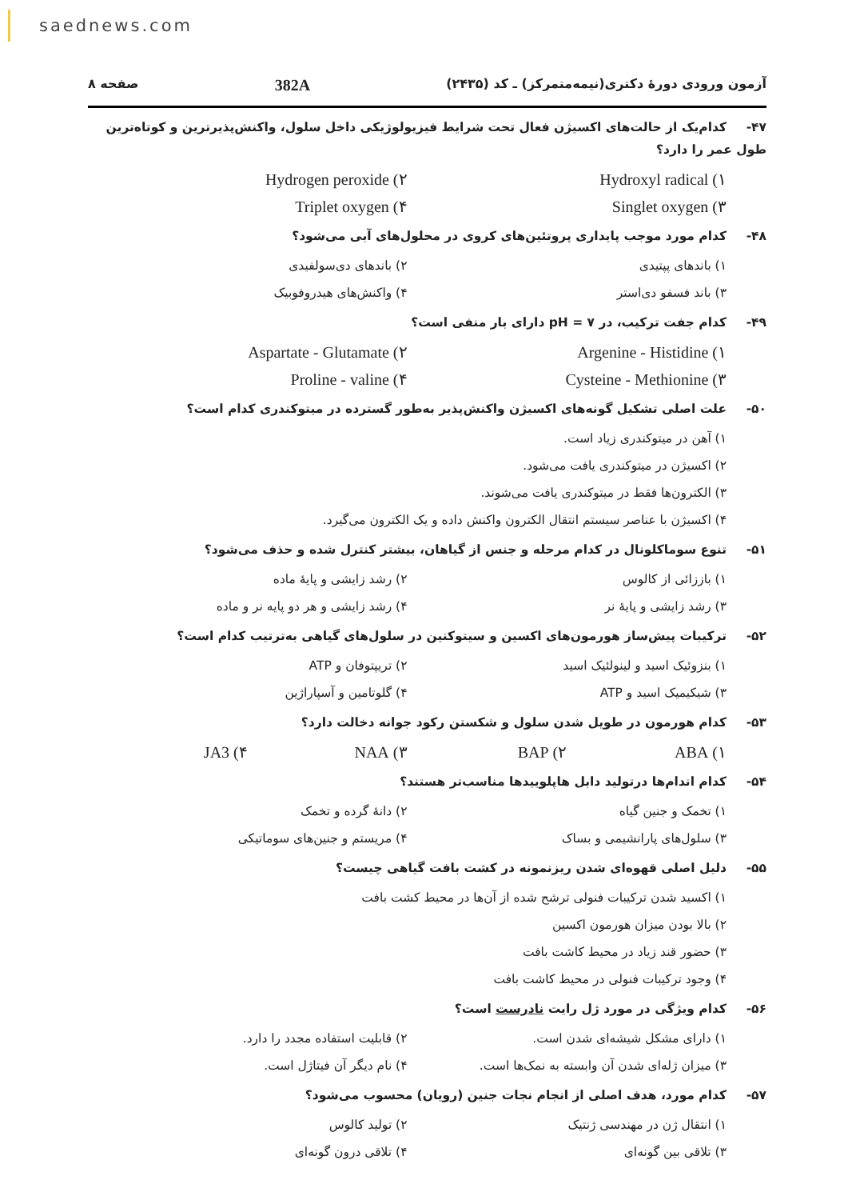saednews.com
آزمون ورودی دورهٔ دکتری(نیمه‌متمرکز) ـ کد (۲۴۳۵) 382A صفحه ۸
۴۷- کدام‌یک از حالت‌های اکسیژن فعال تحت شرایط فیزیولوژیکی داخل سلول، واکنش‌پذیرترین و کوتاه‌ترین طول عمر را دارد؟
۱) Hydroxyl radical ۲) Hydrogen peroxide
۳) Singlet oxygen ۴) Triplet oxygen
۴۸- کدام مورد موجب پایداری پروتئین‌های کروی در محلول‌های آبی می‌شود؟
۱) باندهای پپتیدی ۲) باندهای دی‌سولفیدی
۳) باند فسفو دی‌استر ۴) واکنش‌های هیدروفوبیک
۴۹- کدام جفت ترکیب، در pH = ۷ دارای بار منفی است؟
۱) Argenine - Histidine ۲) Aspartate - Glutamate
۳) Cysteine - Methionine ۴) Proline - valine
۵۰- علت اصلی تشکیل گونه‌های اکسیژن واکنش‌پذیر به‌طور گسترده در میتوکندری کدام است؟
۱) آهن در میتوکندری زیاد است.
۲) اکسیژن در میتوکندری یافت می‌شود.
۳) الکترون‌ها فقط در میتوکندری یافت می‌شوند.
۴) اکسیژن با عناصر سیستم انتقال الکترون واکنش داده و یک الکترون می‌گیرد.
۵۱- تنوع سوماکلونال در کدام مرحله و جنس از گیاهان، بیشتر کنترل شده و حذف می‌شود؟
۱) باززائی از کالوس ۲) رشد زایشی و پایهٔ ماده
۳) رشد زایشی و پایهٔ نر ۴) رشد زایشی و هر دو پایه نر و ماده
۵۲- ترکیبات پیش‌ساز هورمون‌های اکسین و سیتوکنین در سلول‌های گیاهی به‌ترتیب کدام است؟
۱) بنزوئیک اسید و لینولئیک اسید ۲) تریپتوفان و ATP
۳) شیکیمیک اسید و ATP ۴) گلوتامین و آسپاراژین
۵۳- کدام هورمون در طویل شدن سلول و شکستن رکود جوانه دخالت دارد؟
۱) ABA ۲) BAP ۳) NAA ۴) JA3
۵۴- کدام اندام‌ها درتولید دابل هاپلوییدها مناسب‌تر هستند؟
۱) تخمک و جنین گیاه ۲) دانهٔ گرده و تخمک
۳) سلول‌های پارانشیمی و بساک ۴) مریستم و جنین‌های سوماتیکی
۵۵- دلیل اصلی قهوه‌ای شدن ریزنمونه در کشت بافت گیاهی چیست؟
۱) اکسید شدن ترکیبات فنولی ترشح شده از آن‌ها در محیط کشت بافت
۲) بالا بودن میزان هورمون اکسین
۳) حضور قند زیاد در محیط کاشت بافت
۴) وجود ترکیبات فنولی در محیط کاشت بافت
۵۶- کدام ویژگی در مورد ژل رایت نادرست است؟
۱) دارای مشکل شیشه‌ای شدن است. ۲) قابلیت استفاده مجدد را دارد.
۳) میزان ژله‌ای شدن آن وابسته به نمک‌ها است. ۴) نام دیگر آن فیتاژل است.
۵۷- کدام مورد، هدف اصلی از انجام نجات جنین (رویان) محسوب می‌شود؟
۱) انتقال ژن در مهندسی ژنتیک ۲) تولید کالوس
۳) تلاقی بین گونه‌ای ۴) تلاقی درون گونه‌ای